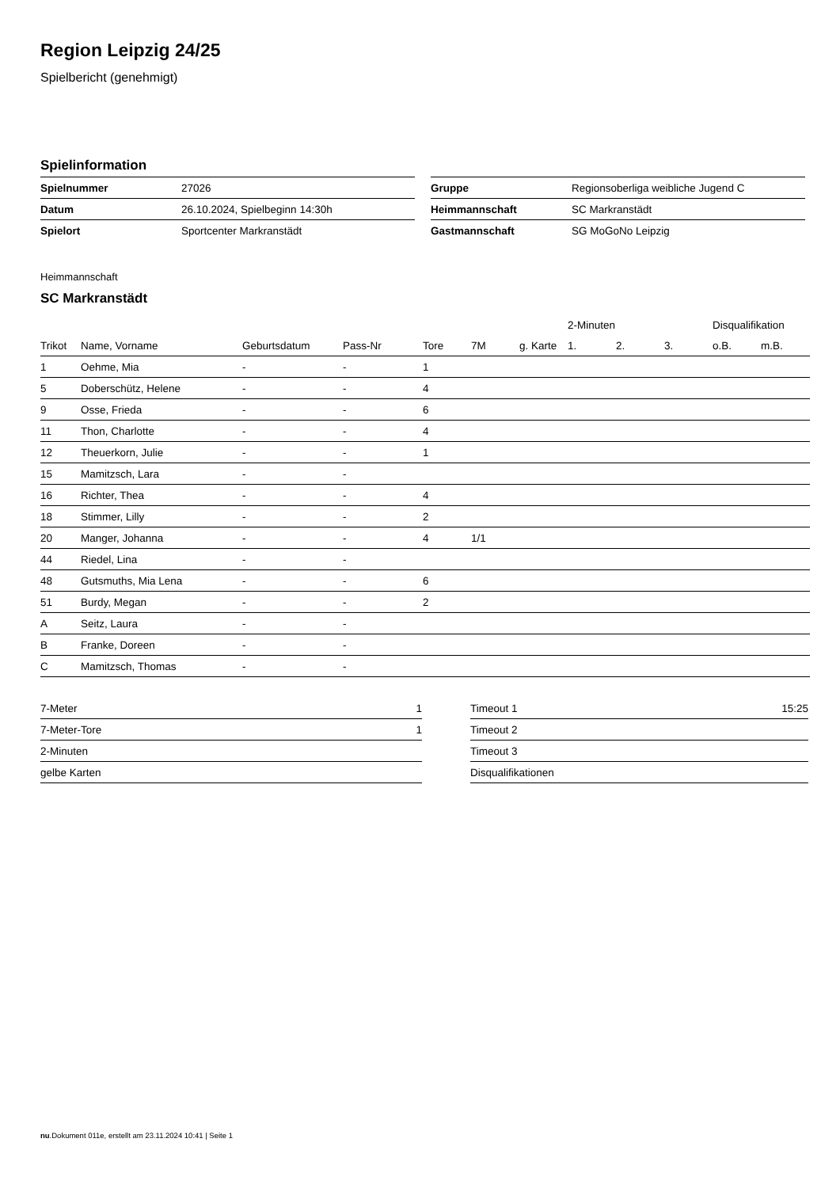Region Leipzig 24/25
Spielbericht (genehmigt)
Spielinformation
| Spielnummer | 27026 |
| Datum | 26.10.2024, Spielbeginn 14:30h |
| Spielort | Sportcenter Markranstädt |
| Gruppe | Regionsoberliga weibliche Jugend C |
| Heimmannschaft | SC Markranstädt |
| Gastmannschaft | SG MoGoNo Leipzig |
Heimmannschaft
SC Markranstädt
| | | | | | | | 2-Minuten | | | Disqualifikation | |
| --- | --- | --- | --- | --- | --- | --- | --- | --- | --- | --- | --- |
| Trikot | Name, Vorname | Geburtsdatum | Pass-Nr | Tore | 7M | g. Karte | 1. | 2. | 3. | o.B. | m.B. |
| 1 | Oehme, Mia | - | - | 1 | | | | | | | |
| 5 | Doberschütz, Helene | - | - | 4 | | | | | | | |
| 9 | Osse, Frieda | - | - | 6 | | | | | | | |
| 11 | Thon, Charlotte | - | - | 4 | | | | | | | |
| 12 | Theuerkorn, Julie | - | - | 1 | | | | | | | |
| 15 | Mamitzsch, Lara | - | - | | | | | | | | |
| 16 | Richter, Thea | - | - | 4 | | | | | | | |
| 18 | Stimmer, Lilly | - | - | 2 | | | | | | | |
| 20 | Manger, Johanna | - | - | 4 | 1/1 | | | | | | |
| 44 | Riedel, Lina | - | - | | | | | | | | |
| 48 | Gutsmuths, Mia Lena | - | - | 6 | | | | | | | |
| 51 | Burdy, Megan | - | - | 2 | | | | | | | |
| A | Seitz, Laura | - | - | | | | | | | | |
| B | Franke, Doreen | - | - | | | | | | | | |
| C | Mamitzsch, Thomas | - | - | | | | | | | | |
| 7-Meter | 1 |
| 7-Meter-Tore | 1 |
| 2-Minuten | |
| gelbe Karten | |
| Timeout 1 | 15:25 |
| Timeout 2 | |
| Timeout 3 | |
| Disqualifikationen | |
nu.Dokument 011e, erstellt am 23.11.2024 10:41 | Seite 1